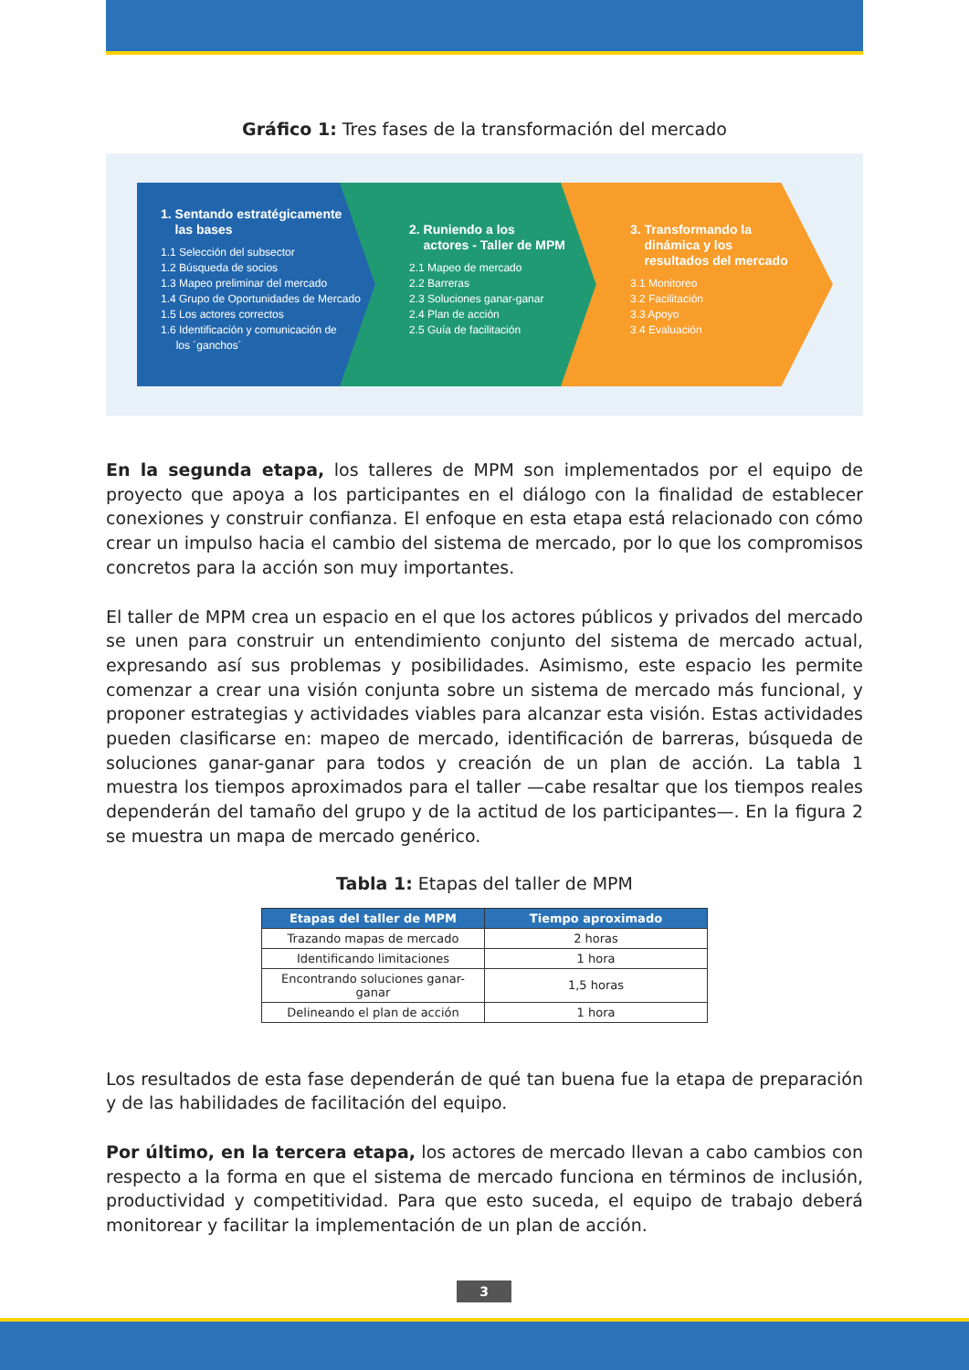Gráfico 1: Tres fases de la transformación del mercado
1. Sentando estratégicamente
las bases
1.1 Selección del subsector
1.2 Búsqueda de socios
1.3 Mapeo preliminar del mercado
1.4 Grupo de Oportunidades de Mercado
1.5 Los actores correctos
1.6 Identificación y comunicación de
los ´ganchos´
2. Runiendo a los
actores - Taller de MPM
2.1 Mapeo de mercado
2.2 Barreras
2.3 Soluciones ganar-ganar
2.4 Plan de acción
2.5 Guía de facilitación
3. Transformando la
dinámica y los
resultados del mercado
3.1 Monitoreo
3.2 Facilitación
3.3 Apoyo
3.4 Evaluación
En la segunda etapa, los talleres de MPM son implementados por el equipo de proyecto que apoya a los participantes en el diálogo con la finalidad de establecer conexiones y construir confianza. El enfoque en esta etapa está relacionado con cómo crear un impulso hacia el cambio del sistema de mercado, por lo que los compromisos concretos para la acción son muy importantes.
El taller de MPM crea un espacio en el que los actores públicos y privados del mercado se unen para construir un entendimiento conjunto del sistema de mercado actual, expresando así sus problemas y posibilidades. Asimismo, este espacio les permite comenzar a crear una visión conjunta sobre un sistema de mercado más funcional, y proponer estrategias y actividades viables para alcanzar esta visión. Estas actividades pueden clasificarse en: mapeo de mercado, identificación de barreras, búsqueda de soluciones ganar-ganar para todos y creación de un plan de acción. La tabla 1 muestra los tiempos aproximados para el taller —cabe resaltar que los tiempos reales dependerán del tamaño del grupo y de la actitud de los participantes—. En la figura 2 se muestra un mapa de mercado genérico.
Tabla 1: Etapas del taller de MPM
| Etapas del taller de MPM | Tiempo aproximado |
| --- | --- |
| Trazando mapas de mercado | 2 horas |
| Identificando limitaciones | 1 hora |
| Encontrando soluciones ganar-ganar | 1,5 horas |
| Delineando el plan de acción | 1 hora |
Los resultados de esta fase dependerán de qué tan buena fue la etapa de preparación y de las habilidades de facilitación del equipo.
Por último, en la tercera etapa, los actores de mercado llevan a cabo cambios con respecto a la forma en que el sistema de mercado funciona en términos de inclusión, productividad y competitividad. Para que esto suceda, el equipo de trabajo deberá monitorear y facilitar la implementación de un plan de acción.
3